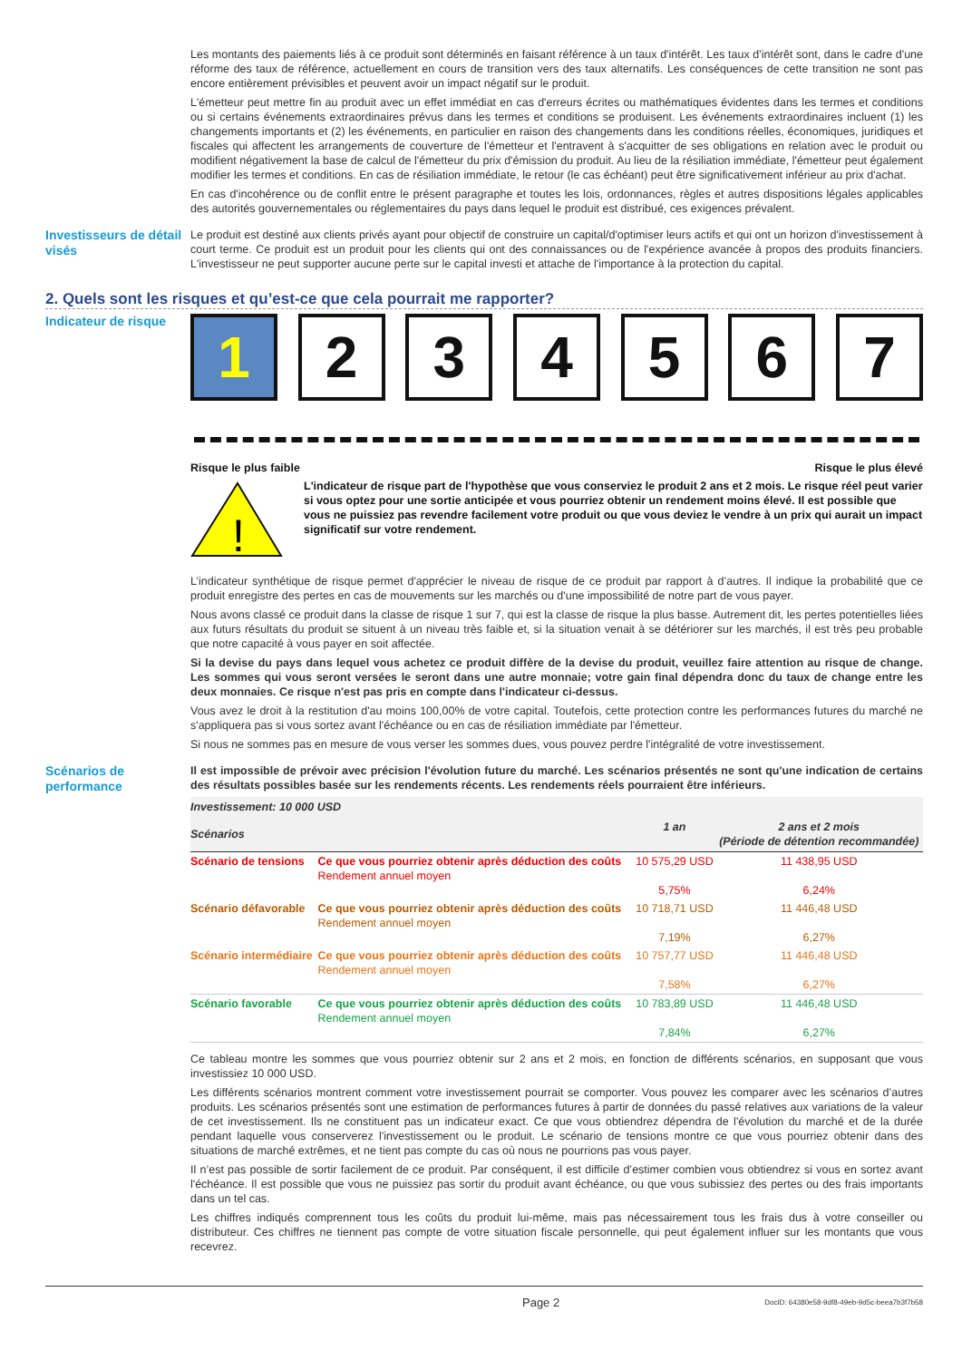Les montants des paiements liés à ce produit sont déterminés en faisant référence à un taux d'intérêt. Les taux d'intérêt sont, dans le cadre d'une réforme des taux de référence, actuellement en cours de transition vers des taux alternatifs. Les conséquences de cette transition ne sont pas encore entièrement prévisibles et peuvent avoir un impact négatif sur le produit.
L'émetteur peut mettre fin au produit avec un effet immédiat en cas d'erreurs écrites ou mathématiques évidentes dans les termes et conditions ou si certains événements extraordinaires prévus dans les termes et conditions se produisent. Les événements extraordinaires incluent (1) les changements importants et (2) les événements, en particulier en raison des changements dans les conditions réelles, économiques, juridiques et fiscales qui affectent les arrangements de couverture de l'émetteur et l'entravent à s'acquitter de ses obligations en relation avec le produit ou modifient négativement la base de calcul de l'émetteur du prix d'émission du produit. Au lieu de la résiliation immédiate, l'émetteur peut également modifier les termes et conditions. En cas de résiliation immédiate, le retour (le cas échéant) peut être significativement inférieur au prix d'achat.
En cas d'incohérence ou de conflit entre le présent paragraphe et toutes les lois, ordonnances, règles et autres dispositions légales applicables des autorités gouvernementales ou réglementaires du pays dans lequel le produit est distribué, ces exigences prévalent.
Investisseurs de détail visés
Le produit est destiné aux clients privés ayant pour objectif de construire un capital/d'optimiser leurs actifs et qui ont un horizon d'investissement à court terme. Ce produit est un produit pour les clients qui ont des connaissances ou de l'expérience avancée à propos des produits financiers. L'investisseur ne peut supporter aucune perte sur le capital investi et attache de l'importance à la protection du capital.
2. Quels sont les risques et qu’est-ce que cela pourrait me rapporter?
Indicateur de risque
1 2 3 4 5 6 7
Risque le plus faible Risque le plus élevé
!
L'indicateur de risque part de l'hypothèse que vous conserviez le produit 2 ans et 2 mois. Le risque réel peut varier si vous optez pour une sortie anticipée et vous pourriez obtenir un rendement moins élevé. Il est possible que vous ne puissiez pas revendre facilement votre produit ou que vous deviez le vendre à un prix qui aurait un impact significatif sur votre rendement.
L’indicateur synthétique de risque permet d'apprécier le niveau de risque de ce produit par rapport à d’autres. Il indique la probabilité que ce produit enregistre des pertes en cas de mouvements sur les marchés ou d'une impossibilité de notre part de vous payer.
Nous avons classé ce produit dans la classe de risque 1 sur 7, qui est la classe de risque la plus basse. Autrement dit, les pertes potentielles liées aux futurs résultats du produit se situent à un niveau très faible et, si la situation venait à se détériorer sur les marchés, il est très peu probable que notre capacité à vous payer en soit affectée.
Si la devise du pays dans lequel vous achetez ce produit diffère de la devise du produit, veuillez faire attention au risque de change. Les sommes qui vous seront versées le seront dans une autre monnaie; votre gain final dépendra donc du taux de change entre les deux monnaies. Ce risque n'est pas pris en compte dans l'indicateur ci-dessus.
Vous avez le droit à la restitution d'au moins 100,00% de votre capital. Toutefois, cette protection contre les performances futures du marché ne s'appliquera pas si vous sortez avant l'échéance ou en cas de résiliation immédiate par l'émetteur.
Si nous ne sommes pas en mesure de vous verser les sommes dues, vous pouvez perdre l'intégralité de votre investissement.
Scénarios de performance
Il est impossible de prévoir avec précision l'évolution future du marché. Les scénarios présentés ne sont qu'une indication de certains des résultats possibles basée sur les rendements récents. Les rendements réels pourraient être inférieurs.
| Investissement: 10 000 USD | | | |
| --- | --- | --- | --- |
| Scénarios | | 1 an | 2 ans et 2 mois (Période de détention recommandée) |
| Scénario de tensions | Ce que vous pourriez obtenir après déduction des coûts Rendement annuel moyen | 10 575,29 USD 5,75% | 11 438,95 USD 6,24% |
| Scénario défavorable | Ce que vous pourriez obtenir après déduction des coûts Rendement annuel moyen | 10 718,71 USD 7,19% | 11 446,48 USD 6,27% |
| Scénario intermédiaire | Ce que vous pourriez obtenir après déduction des coûts Rendement annuel moyen | 10 757,77 USD 7,58% | 11 446,48 USD 6,27% |
| Scénario favorable | Ce que vous pourriez obtenir après déduction des coûts Rendement annuel moyen | 10 783,89 USD 7,84% | 11 446,48 USD 6,27% |
Ce tableau montre les sommes que vous pourriez obtenir sur 2 ans et 2 mois, en fonction de différents scénarios, en supposant que vous investissiez 10 000 USD.
Les différents scénarios montrent comment votre investissement pourrait se comporter. Vous pouvez les comparer avec les scénarios d’autres produits. Les scénarios présentés sont une estimation de performances futures à partir de données du passé relatives aux variations de la valeur de cet investissement. Ils ne constituent pas un indicateur exact. Ce que vous obtiendrez dépendra de l'évolution du marché et de la durée pendant laquelle vous conserverez l'investissement ou le produit. Le scénario de tensions montre ce que vous pourriez obtenir dans des situations de marché extrêmes, et ne tient pas compte du cas où nous ne pourrions pas vous payer.
Il n’est pas possible de sortir facilement de ce produit. Par conséquent, il est difficile d’estimer combien vous obtiendrez si vous en sortez avant l'échéance. Il est possible que vous ne puissiez pas sortir du produit avant échéance, ou que vous subissiez des pertes ou des frais importants dans un tel cas.
Les chiffres indiqués comprennent tous les coûts du produit lui-même, mais pas nécessairement tous les frais dus à votre conseiller ou distributeur. Ces chiffres ne tiennent pas compte de votre situation fiscale personnelle, qui peut également influer sur les montants que vous recevrez.
Page 2 DocID: 64380e58-9df8-49eb-9d5c-beea7b3f7b58